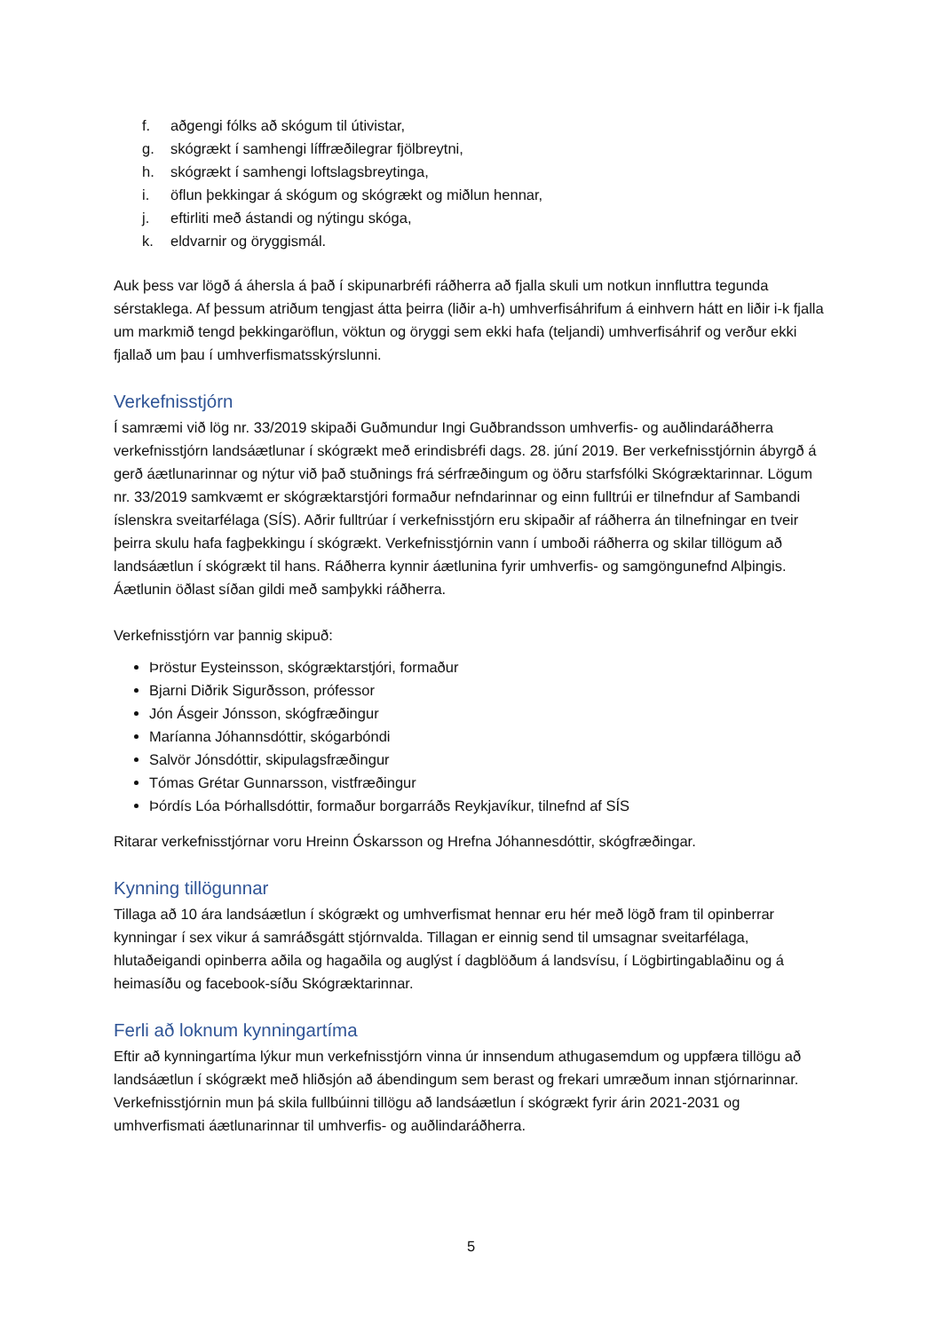f. aðgengi fólks að skógum til útivistar,
g. skógrækt í samhengi líffræðilegrar fjölbreytni,
h. skógrækt í samhengi loftslagsbreytinga,
i. öflun þekkingar á skógum og skógrækt og miðlun hennar,
j. eftirliti með ástandi og nýtingu skóga,
k. eldvarnir og öryggismál.
Auk þess var lögð á áhersla á það í skipunarbréfi ráðherra að fjalla skuli um notkun innfluttra tegunda sérstaklega. Af þessum atriðum tengjast átta þeirra (liðir a-h) umhverfisáhrifum á einhvern hátt en liðir i-k fjalla um markmið tengd þekkingaröflun, vöktun og öryggi sem ekki hafa (teljandi) umhverfisáhrif og verður ekki fjallað um þau í umhverfismatsskýrslunni.
Verkefnisstjórn
Í samræmi við lög nr. 33/2019 skipaði Guðmundur Ingi Guðbrandsson umhverfis- og auðlindaráðherra verkefnisstjórn landsáætlunar í skógrækt með erindisbréfi dags. 28. júní 2019. Ber verkefnisstjórnin ábyrgð á gerð áætlunarinnar og nýtur við það stuðnings frá sérfræðingum og öðru starfsfólki Skógræktarinnar. Lögum nr. 33/2019 samkvæmt er skógræktarstjóri formaður nefndarinnar og einn fulltrúi er tilnefndur af Sambandi íslenskra sveitarfélaga (SÍS). Aðrir fulltrúar í verkefnisstjórn eru skipaðir af ráðherra án tilnefningar en tveir þeirra skulu hafa fagþekkingu í skógrækt. Verkefnisstjórnin vann í umboði ráðherra og skilar tillögum að landsáætlun í skógrækt til hans. Ráðherra kynnir áætlunina fyrir umhverfis- og samgöngunefnd Alþingis. Áætlunin öðlast síðan gildi með samþykki ráðherra.
Verkefnisstjórn var þannig skipuð:
Þröstur Eysteinsson, skógræktarstjóri, formaður
Bjarni Diðrik Sigurðsson, prófessor
Jón Ásgeir Jónsson, skógfræðingur
Maríanna Jóhannsdóttir, skógarbóndi
Salvör Jónsdóttir, skipulagsfræðingur
Tómas Grétar Gunnarsson, vistfræðingur
Þórdís Lóa Þórhallsdóttir, formaður borgarráðs Reykjavíkur, tilnefnd af SÍS
Ritarar verkefnisstjórnar voru Hreinn Óskarsson og Hrefna Jóhannesdóttir, skógfræðingar.
Kynning tillögunnar
Tillaga að 10 ára landsáætlun í skógrækt og umhverfismat hennar eru hér með lögð fram til opinberrar kynningar í sex vikur á samráðsgátt stjórnvalda. Tillagan er einnig send til umsagnar sveitarfélaga, hlutaðeigandi opinberra aðila og hagaðila og auglýst í dagblöðum á landsvísu, í Lögbirtingablaðinu og á heimasíðu og facebook-síðu Skógræktarinnar.
Ferli að loknum kynningartíma
Eftir að kynningartíma lýkur mun verkefnisstjórn vinna úr innsendum athugasemdum og uppfæra tillögu að landsáætlun í skógrækt með hliðsjón að ábendingum sem berast og frekari umræðum innan stjórnarinnar. Verkefnisstjórnin mun þá skila fullbúinni tillögu að landsáætlun í skógrækt fyrir árin 2021-2031 og umhverfismati áætlunarinnar til umhverfis- og auðlindaráðherra.
5